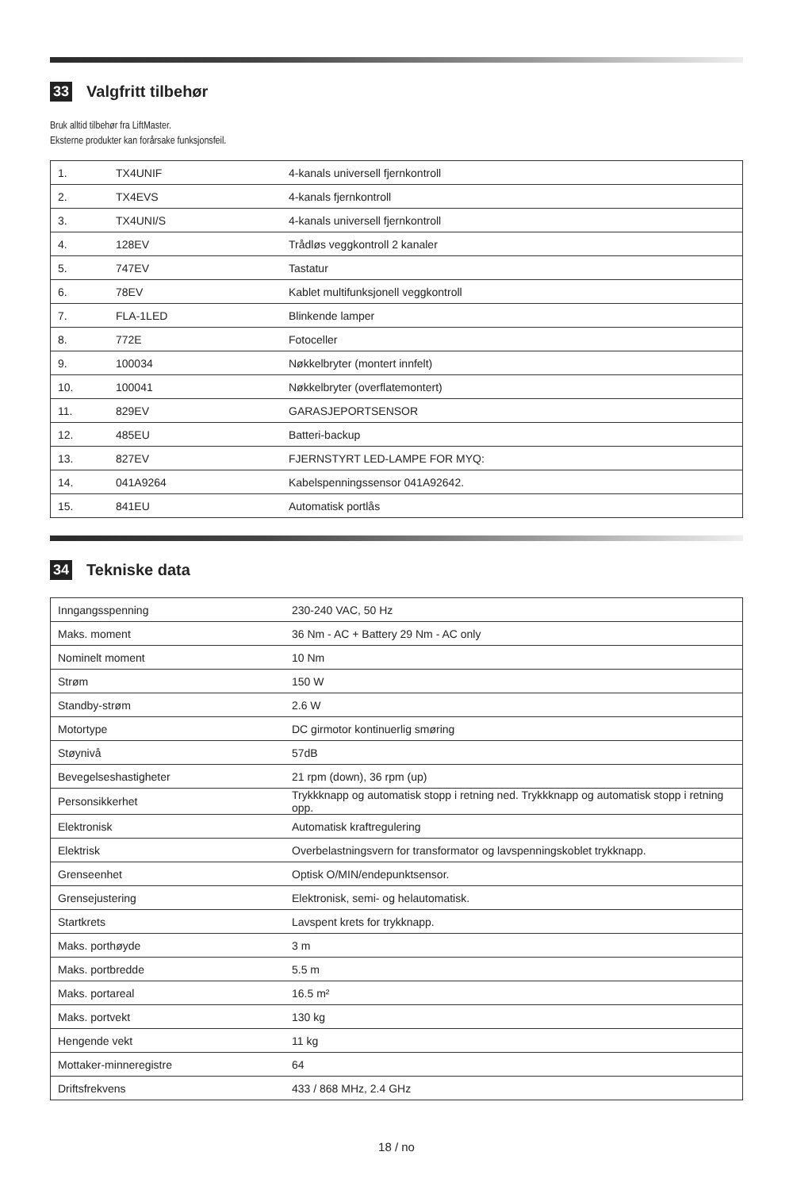33 Valgfritt tilbehør
Bruk alltid tilbehør fra LiftMaster.
Eksterne produkter kan forårsake funksjonsfeil.
| 1. | TX4UNIF | 4-kanals universell fjernkontroll |
| 2. | TX4EVS | 4-kanals fjernkontroll |
| 3. | TX4UNI/S | 4-kanals universell fjernkontroll |
| 4. | 128EV | Trådløs veggkontroll 2 kanaler |
| 5. | 747EV | Tastatur |
| 6. | 78EV | Kablet multifunksjonell veggkontroll |
| 7. | FLA-1LED | Blinkende lamper |
| 8. | 772E | Fotoceller |
| 9. | 100034 | Nøkkelbryter (montert innfelt) |
| 10. | 100041 | Nøkkelbryter (overflatemontert) |
| 11. | 829EV | GARASJEPORTSENSOR |
| 12. | 485EU | Batteri-backup |
| 13. | 827EV | FJERNSTYRT LED-LAMPE FOR MYQ: |
| 14. | 041A9264 | Kabelspenningssensor 041A92642. |
| 15. | 841EU | Automatisk portlås |
34 Tekniske data
| Inngangsspenning | 230-240 VAC, 50 Hz |
| Maks. moment | 36 Nm - AC + Battery 29 Nm - AC only |
| Nominelt moment | 10 Nm |
| Strøm | 150 W |
| Standby-strøm | 2.6 W |
| Motortype | DC girmotor kontinuerlig smøring |
| Støynivå | 57dB |
| Bevegelseshastigheter | 21 rpm (down), 36 rpm (up) |
| Personsikkerhet | Trykkknapp og automatisk stopp i retning ned. Trykkknapp og automatisk stopp i retning opp. |
| Elektronisk | Automatisk kraftregulering |
| Elektrisk | Overbelastningsvern for transformator og lavspenningskoblet trykknapp. |
| Grenseenhet | Optisk O/MIN/endepunktsensor. |
| Grensejustering | Elektronisk, semi- og helautomatisk. |
| Startkrets | Lavspent krets for trykknapp. |
| Maks. porthøyde | 3 m |
| Maks. portbredde | 5.5 m |
| Maks. portareal | 16.5 m² |
| Maks. portvekt | 130 kg |
| Hengende vekt | 11 kg |
| Mottaker-minneregistre | 64 |
| Driftsfrekvens | 433 / 868 MHz, 2.4 GHz |
18 / no